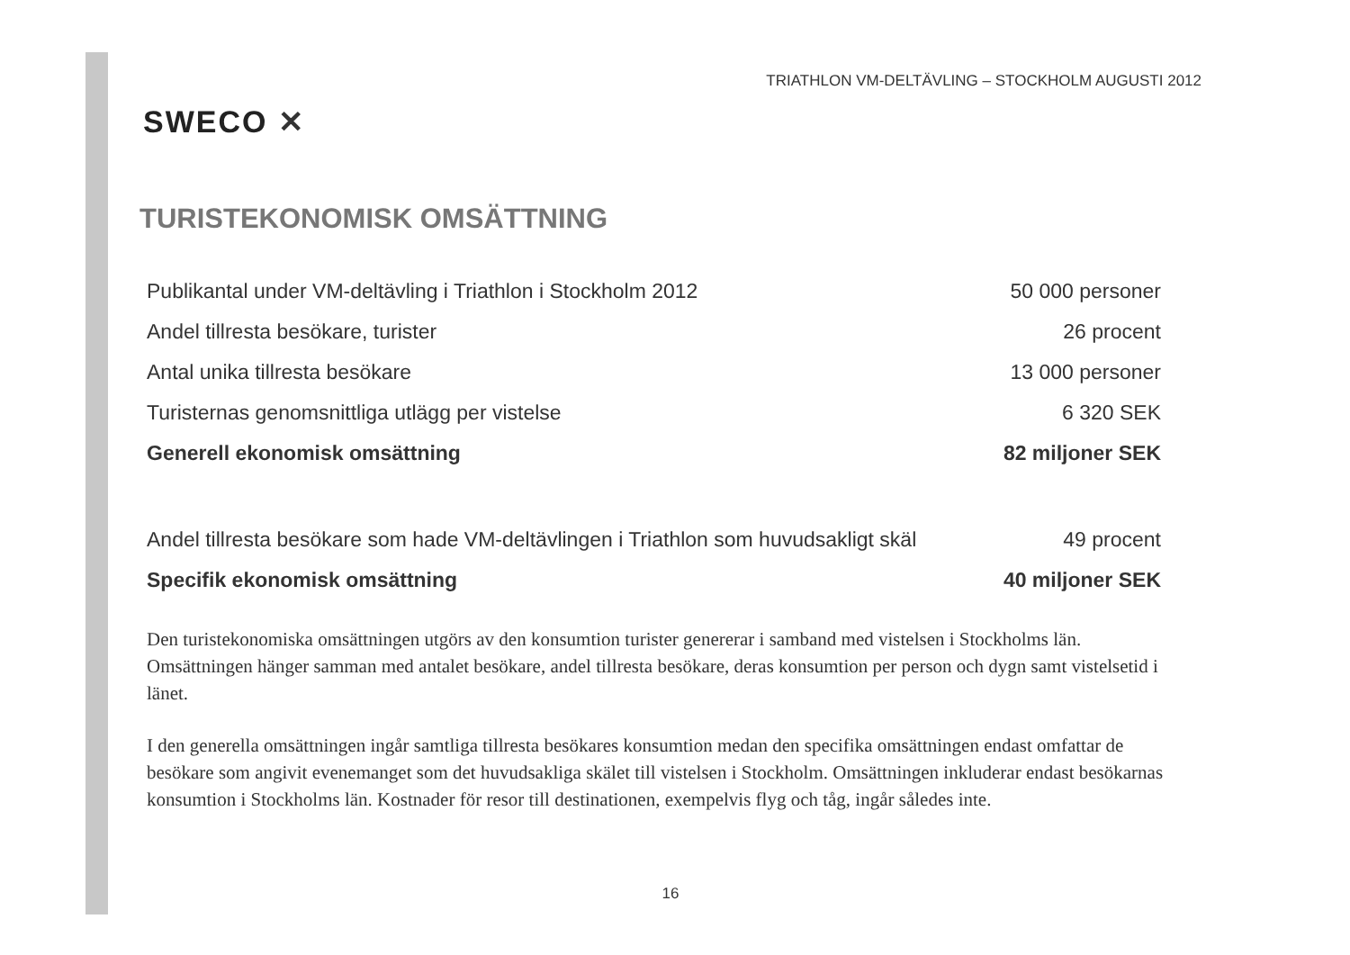SWECO ✕
TRIATHLON VM-DELTÄVLING – STOCKHOLM AUGUSTI 2012
TURISTEKONOMISK OMSÄTTNING
| Publikantal under VM-deltävling i Triathlon i Stockholm 2012 | 50 000 personer |
| Andel tillresta besökare, turister | 26 procent |
| Antal unika tillresta besökare | 13 000 personer |
| Turisternas genomsnittliga utlägg per vistelse | 6 320 SEK |
| Generell ekonomisk omsättning | 82 miljoner SEK |
| Andel tillresta besökare som hade VM-deltävlingen i Triathlon som huvudsakligt skäl | 49 procent |
| Specifik ekonomisk omsättning | 40 miljoner SEK |
Den turistekonomiska omsättningen utgörs av den konsumtion turister genererar i samband med vistelsen i Stockholms län. Omsättningen hänger samman med antalet besökare, andel tillresta besökare, deras konsumtion per person och dygn samt vistelsetid i länet.
I den generella omsättningen ingår samtliga tillresta besökares konsumtion medan den specifika omsättningen endast omfattar de besökare som angivit evenemanget som det huvudsakliga skälet till vistelsen i Stockholm. Omsättningen inkluderar endast besökarnas konsumtion i Stockholms län. Kostnader för resor till destinationen, exempelvis flyg och tåg, ingår således inte.
16